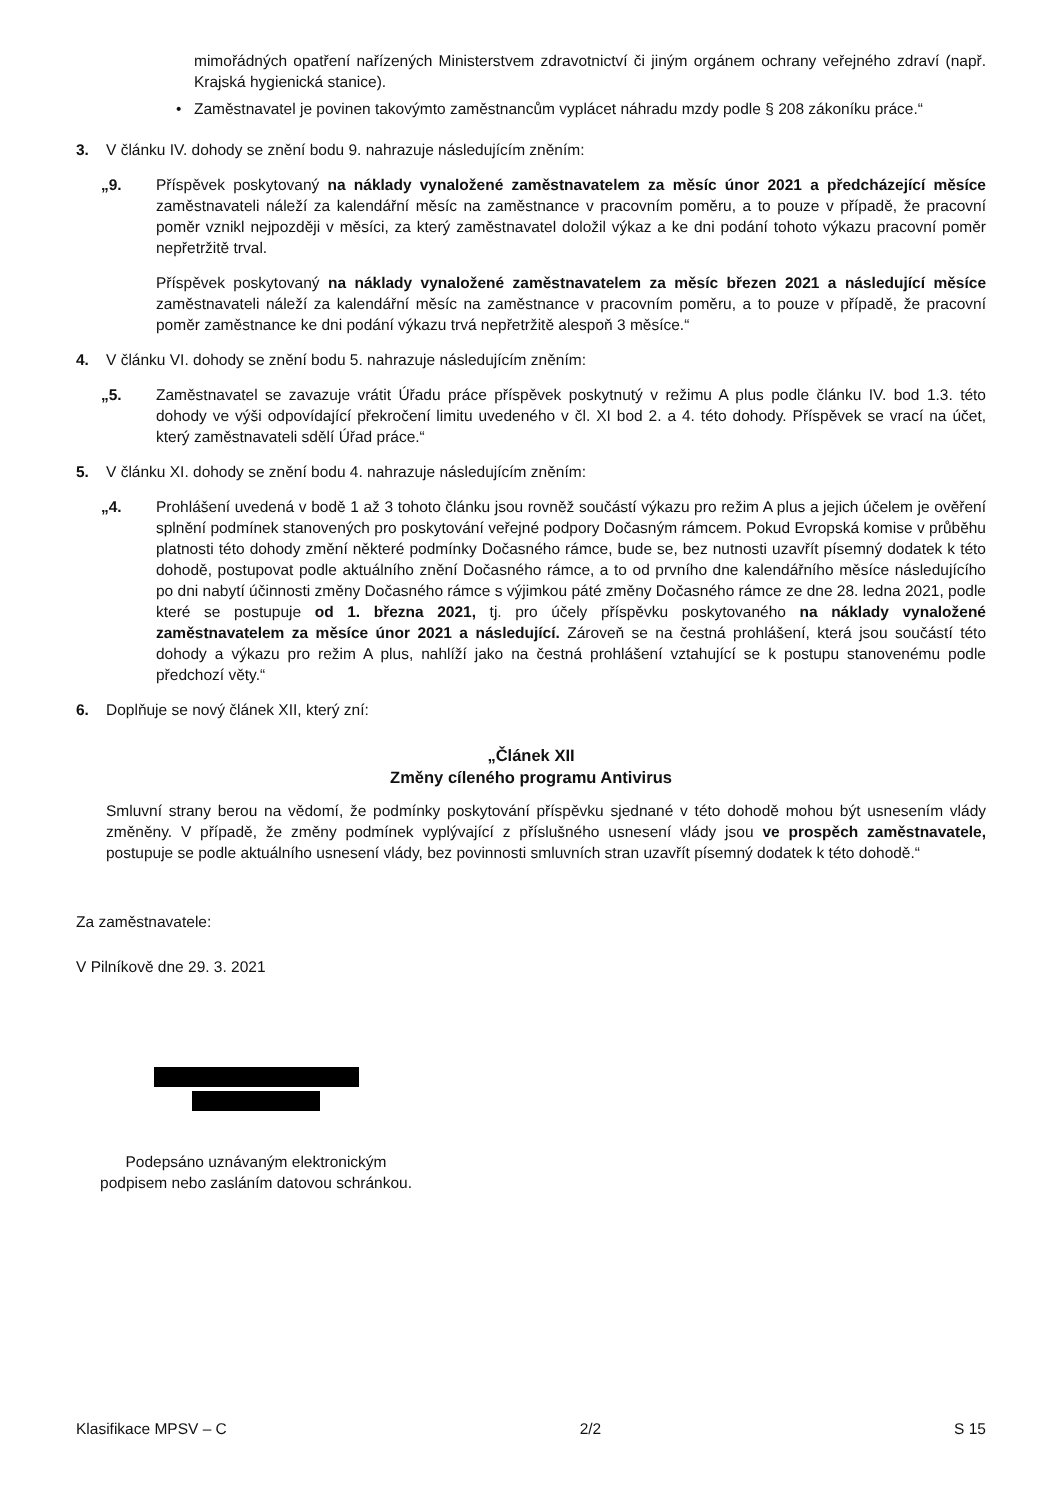mimořádných opatření nařízených Ministerstvem zdravotnictví či jiným orgánem ochrany veřejného zdraví (např. Krajská hygienická stanice).
• Zaměstnavatel je povinen takovýmto zaměstnancům vyplácet náhradu mzdy podle § 208 zákoníku práce.“
3. V článku IV. dohody se znění bodu 9. nahrazuje následujícím zněním:
„9. Příspěvek poskytovaný na náklady vynaložené zaměstnavatelem za měsíc únor 2021 a předcházející měsíce zaměstnavateli náleží za kalendářní měsíc na zaměstnance v pracovním poměru, a to pouze v případě, že pracovní poměr vznikl nejpozději v měsíci, za který zaměstnavatel doložil výkaz a ke dni podání tohoto výkazu pracovní poměr nepřetržitě trval.
Příspěvek poskytovaný na náklady vynaložené zaměstnavatelem za měsíc březen 2021 a následující měsíce zaměstnavateli náleží za kalendářní měsíc na zaměstnance v pracovním poměru, a to pouze v případě, že pracovní poměr zaměstnance ke dni podání výkazu trvá nepřetržitě alespoň 3 měsíce.“
4. V článku VI. dohody se znění bodu 5. nahrazuje následujícím zněním:
„5. Zaměstnavatel se zavazuje vrátit Úřadu práce příspěvek poskytnutý v režimu A plus podle článku IV. bod 1.3. této dohody ve výši odpovídající překročení limitu uvedeného v čl. XI bod 2. a 4. této dohody. Příspěvek se vrací na účet, který zaměstnavateli sdělí Úřad práce.“
5. V článku XI. dohody se znění bodu 4. nahrazuje následujícím zněním:
„4. Prohlášení uvedená v bodě 1 až 3 tohoto článku jsou rovněž součástí výkazu pro režim A plus a jejich účelem je ověření splnění podmínek stanovených pro poskytování veřejné podpory Dočasným rámcem. Pokud Evropská komise v průběhu platnosti této dohody změní některé podmínky Dočasného rámce, bude se, bez nutnosti uzavřít písemný dodatek k této dohodě, postupovat podle aktuálního znění Dočasného rámce, a to od prvního dne kalendářního měsíce následujícího po dni nabytí účinnosti změny Dočasného rámce s výjimkou páté změny Dočasného rámce ze dne 28. ledna 2021, podle které se postupuje od 1. března 2021, tj. pro účely příspěvku poskytovaného na náklady vynaložené zaměstnavatelem za měsíce únor 2021 a následující. Zároveň se na čestná prohlášení, která jsou součástí této dohody a výkazu pro režim A plus, nahlíží jako na čestná prohlášení vztahující se k postupu stanovenému podle předchozí věty.“
6. Doplňuje se nový článek XII, který zní:
„Článek XII
Změny cíleného programu Antivirus
Smluvní strany berou na vědomí, že podmínky poskytování příspěvku sjednané v této dohodě mohou být usnesením vlády změněny. V případě, že změny podmínek vyplývající z příslušného usnesení vlády jsou ve prospěch zaměstnavatele, postupuje se podle aktuálního usnesení vlády, bez povinnosti smluvních stran uzavřít písemný dodatek k této dohodě.“
Za zaměstnavatele:
V Pilníkově dne 29. 3. 2021
Podepsáno uznávaným elektronickým
podpisem nebo zasláním datovou schránkou.
Klasifikace MPSV – C 2/2 S 15